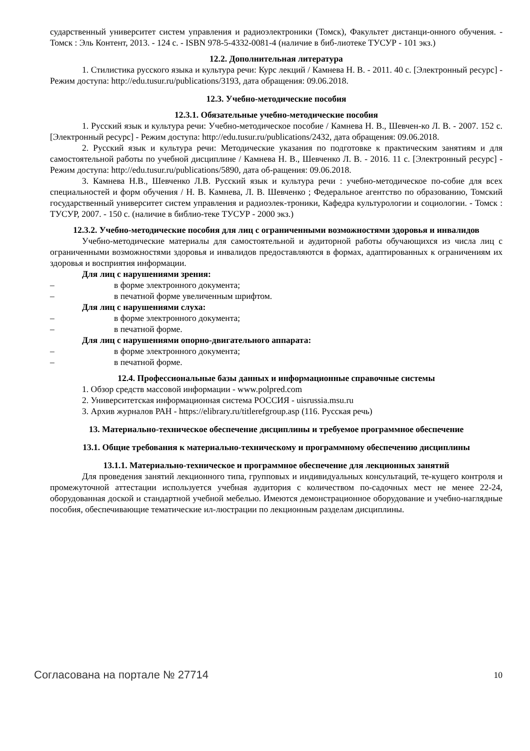сударственный университет систем управления и радиоэлектроники (Томск), Факультет дистанци-онного обучения. - Томск : Эль Контент, 2013. - 124 с. - ISBN 978-5-4332-0081-4 (наличие в биб-лиотеке ТУСУР - 101 экз.)
12.2. Дополнительная литература
1. Стилистика русского языка и культура речи: Курс лекций / Камнева Н. В. - 2011. 40 с. [Электронный ресурс] - Режим доступа: http://edu.tusur.ru/publications/3193, дата обращения: 09.06.2018.
12.3. Учебно-методические пособия
12.3.1. Обязательные учебно-методические пособия
1. Русский язык и культура речи: Учебно-методическое пособие / Камнева Н. В., Шевчен-ко Л. В. - 2007. 152 с. [Электронный ресурс] - Режим доступа: http://edu.tusur.ru/publications/2432, дата обращения: 09.06.2018.
2. Русский язык и культура речи: Методические указания по подготовке к практическим занятиям и для самостоятельной работы по учебной дисциплине / Камнева Н. В., Шевченко Л. В. - 2016. 11 с. [Электронный ресурс] - Режим доступа: http://edu.tusur.ru/publications/5890, дата об-ращения: 09.06.2018.
3. Камнева Н.В., Шевченко Л.В. Русский язык и культура речи : учебно-методическое по-собие для всех специальностей и форм обучения / Н. В. Камнева, Л. В. Шевченко ; Федеральное агентство по образованию, Томский государственный университет систем управления и радиоэлек-троники, Кафедра культурологии и социологии. - Томск : ТУСУР, 2007. - 150 с. (наличие в библио-теке ТУСУР - 2000 экз.)
12.3.2. Учебно-методические пособия для лиц с ограниченными возможностями здоровья и инвалидов
Учебно-методические материалы для самостоятельной и аудиторной работы обучающихся из числа лиц с ограниченными возможностями здоровья и инвалидов предоставляются в формах, адаптированных к ограничениям их здоровья и восприятия информации.
Для лиц с нарушениями зрения:
– в форме электронного документа;
– в печатной форме увеличенным шрифтом.
Для лиц с нарушениями слуха:
– в форме электронного документа;
– в печатной форме.
Для лиц с нарушениями опорно-двигательного аппарата:
– в форме электронного документа;
– в печатной форме.
12.4. Профессиональные базы данных и информационные справочные системы
1. Обзор средств массовой информации - www.polpred.com
2. Университетская информационная система РОССИЯ - uisrussia.msu.ru
3. Архив журналов РАН - https://elibrary.ru/titlerefgroup.asp (116. Русская речь)
13. Материально-техническое обеспечение дисциплины и требуемое программное обеспечение
13.1. Общие требования к материально-техническому и программному обеспечению дисциплины
13.1.1. Материально-техническое и программное обеспечение для лекционных занятий
Для проведения занятий лекционного типа, групповых и индивидуальных консультаций, те-кущего контроля и промежуточной аттестации используется учебная аудитория с количеством по-садочных мест не менее 22-24, оборудованная доской и стандартной учебной мебелью. Имеются демонстрационное оборудование и учебно-наглядные пособия, обеспечивающие тематические ил-люстрации по лекционным разделам дисциплины.
Согласована на портале № 27714 10